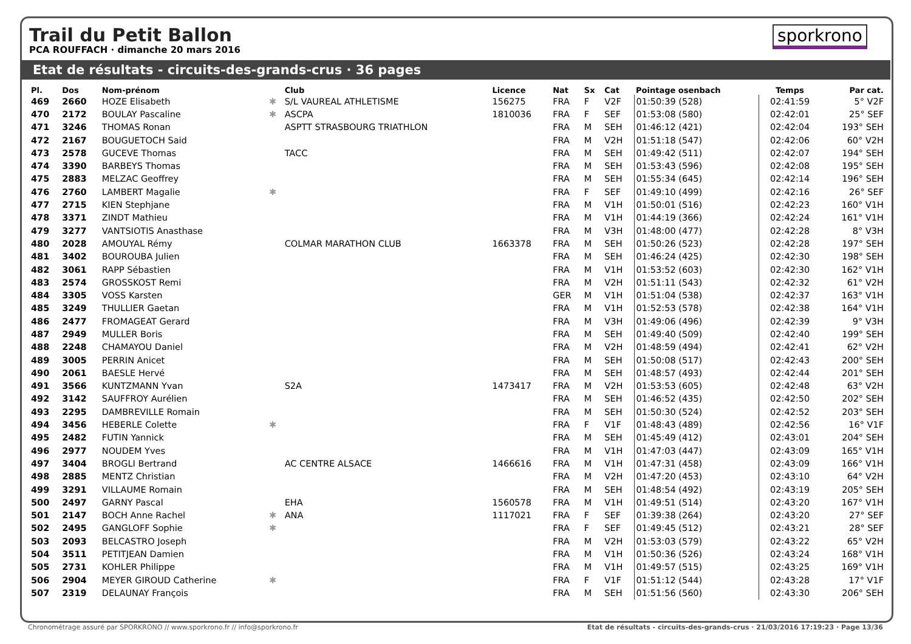Trail du Petit Ballon
PCA ROUFFACH · dimanche 20 mars 2016
sporkrono
Etat de résultats - circuits-des-grands-crus · 36 pages
| Pl. | Dos | Nom-prénom | | Club | Licence | Nat | Sx | Cat | Pointage osenbach | Temps | Par cat. |
| --- | --- | --- | --- | --- | --- | --- | --- | --- | --- | --- | --- |
| 469 | 2660 | HOZE Elisabeth | ✱ | S/L VAUREAL ATHLETISME | 156275 | FRA | F | V2F | 01:50:39 (528) | 02:41:59 | 5° V2F |
| 470 | 2172 | BOULAY Pascaline | ✱ | ASCPA | 1810036 | FRA | F | SEF | 01:53:08 (580) | 02:42:01 | 25° SEF |
| 471 | 3246 | THOMAS Ronan | | ASPTT STRASBOURG TRIATHLON | | FRA | M | SEH | 01:46:12 (421) | 02:42:04 | 193° SEH |
| 472 | 2167 | BOUGUETOCH Said | | | | FRA | M | V2H | 01:51:18 (547) | 02:42:06 | 60° V2H |
| 473 | 2578 | GUCEVE Thomas | | TACC | | FRA | M | SEH | 01:49:42 (511) | 02:42:07 | 194° SEH |
| 474 | 3390 | BARBEYS Thomas | | | | FRA | M | SEH | 01:53:43 (596) | 02:42:08 | 195° SEH |
| 475 | 2883 | MELZAC Geoffrey | | | | FRA | M | SEH | 01:55:34 (645) | 02:42:14 | 196° SEH |
| 476 | 2760 | LAMBERT Magalie | ✱ | | | FRA | F | SEF | 01:49:10 (499) | 02:42:16 | 26° SEF |
| 477 | 2715 | KIEN Stephjane | | | | FRA | M | V1H | 01:50:01 (516) | 02:42:23 | 160° V1H |
| 478 | 3371 | ZINDT Mathieu | | | | FRA | M | V1H | 01:44:19 (366) | 02:42:24 | 161° V1H |
| 479 | 3277 | VANTSIOTIS Anasthase | | | | FRA | M | V3H | 01:48:00 (477) | 02:42:28 | 8° V3H |
| 480 | 2028 | AMOUYAL Rémy | | COLMAR MARATHON CLUB | 1663378 | FRA | M | SEH | 01:50:26 (523) | 02:42:28 | 197° SEH |
| 481 | 3402 | BOUROUBA Julien | | | | FRA | M | SEH | 01:46:24 (425) | 02:42:30 | 198° SEH |
| 482 | 3061 | RAPP Sébastien | | | | FRA | M | V1H | 01:53:52 (603) | 02:42:30 | 162° V1H |
| 483 | 2574 | GROSSKOST Remi | | | | FRA | M | V2H | 01:51:11 (543) | 02:42:32 | 61° V2H |
| 484 | 3305 | VOSS Karsten | | | | GER | M | V1H | 01:51:04 (538) | 02:42:37 | 163° V1H |
| 485 | 3249 | THULLIER Gaetan | | | | FRA | M | V1H | 01:52:53 (578) | 02:42:38 | 164° V1H |
| 486 | 2477 | FROMAGEAT Gerard | | | | FRA | M | V3H | 01:49:06 (496) | 02:42:39 | 9° V3H |
| 487 | 2949 | MULLER Boris | | | | FRA | M | SEH | 01:49:40 (509) | 02:42:40 | 199° SEH |
| 488 | 2248 | CHAMAYOU Daniel | | | | FRA | M | V2H | 01:48:59 (494) | 02:42:41 | 62° V2H |
| 489 | 3005 | PERRIN Anicet | | | | FRA | M | SEH | 01:50:08 (517) | 02:42:43 | 200° SEH |
| 490 | 2061 | BAESLE Hervé | | | | FRA | M | SEH | 01:48:57 (493) | 02:42:44 | 201° SEH |
| 491 | 3566 | KUNTZMANN Yvan | | S2A | 1473417 | FRA | M | V2H | 01:53:53 (605) | 02:42:48 | 63° V2H |
| 492 | 3142 | SAUFFROY Aurélien | | | | FRA | M | SEH | 01:46:52 (435) | 02:42:50 | 202° SEH |
| 493 | 2295 | DAMBREVILLE Romain | | | | FRA | M | SEH | 01:50:30 (524) | 02:42:52 | 203° SEH |
| 494 | 3456 | HEBERLE Colette | ✱ | | | FRA | F | V1F | 01:48:43 (489) | 02:42:56 | 16° V1F |
| 495 | 2482 | FUTIN Yannick | | | | FRA | M | SEH | 01:45:49 (412) | 02:43:01 | 204° SEH |
| 496 | 2977 | NOUDEM Yves | | | | FRA | M | V1H | 01:47:03 (447) | 02:43:09 | 165° V1H |
| 497 | 3404 | BROGLI Bertrand | | AC CENTRE ALSACE | 1466616 | FRA | M | V1H | 01:47:31 (458) | 02:43:09 | 166° V1H |
| 498 | 2885 | MENTZ Christian | | | | FRA | M | V2H | 01:47:20 (453) | 02:43:10 | 64° V2H |
| 499 | 3291 | VILLAUME Romain | | | | FRA | M | SEH | 01:48:54 (492) | 02:43:19 | 205° SEH |
| 500 | 2497 | GARNY Pascal | | EHA | 1560578 | FRA | M | V1H | 01:49:51 (514) | 02:43:20 | 167° V1H |
| 501 | 2147 | BOCH Anne Rachel | ✱ | ANA | 1117021 | FRA | F | SEF | 01:39:38 (264) | 02:43:20 | 27° SEF |
| 502 | 2495 | GANGLOFF Sophie | ✱ | | | FRA | F | SEF | 01:49:45 (512) | 02:43:21 | 28° SEF |
| 503 | 2093 | BELCASTRO Joseph | | | | FRA | M | V2H | 01:53:03 (579) | 02:43:22 | 65° V2H |
| 504 | 3511 | PETITJEAN Damien | | | | FRA | M | V1H | 01:50:36 (526) | 02:43:24 | 168° V1H |
| 505 | 2731 | KOHLER Philippe | | | | FRA | M | V1H | 01:49:57 (515) | 02:43:25 | 169° V1H |
| 506 | 2904 | MEYER GIROUD Catherine | ✱ | | | FRA | F | V1F | 01:51:12 (544) | 02:43:28 | 17° V1F |
| 507 | 2319 | DELAUNAY François | | | | FRA | M | SEH | 01:51:56 (560) | 02:43:30 | 206° SEH |
Chronométrage assuré par SPORKRONO // www.sporkrono.fr // info@sporkrono.fr Etat de résultats - circuits-des-grands-crus · 21/03/2016 17:19:23 · Page 13/36